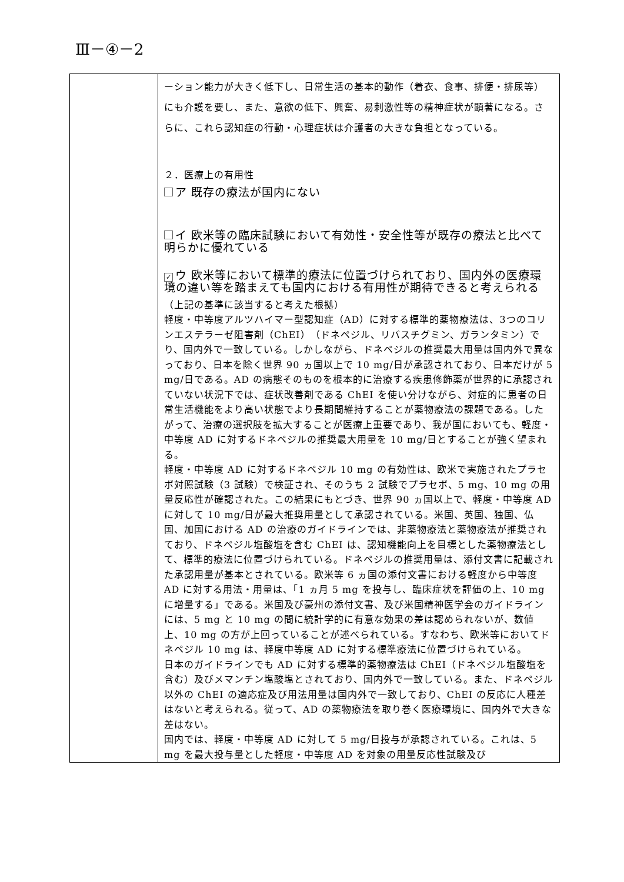Ⅲ－④－2
| | ーション能力が大きく低下し、日常生活の基本的動作（着衣、食事、排便・排尿等）にも介護を要し、また、意欲の低下、興奮、易刺激性等の精神症状が顕著になる。さらに、これら認知症の行動・心理症状は介護者の大きな負担となっている。 ２．医療上の有用性 ア 既存の療法が国内にない イ 欧米等の臨床試験において有効性・安全性等が既存の療法と比べて明らかに優れている ✓ ウ 欧米等において標準的療法に位置づけられており、国内外の医療環境の違い等を踏まえても国内における有用性が期待できると考えられる （上記の基準に該当すると考えた根拠） 軽度・中等度アルツハイマー型認知症（AD）に対する標準的薬物療法は、3つのコリンエステラーゼ阻害剤（ChEI）（ドネペジル、リバスチグミン、ガランタミン）でり、国内外で一致している。しかしながら、ドネペジルの推奨最大用量は国内外で異なっており、日本を除く世界 90 ヵ国以上で 10 mg/日が承認されており、日本だけが 5 mg/日である。AD の病態そのものを根本的に治療する疾患修飾薬が世界的に承認されていない状況下では、症状改善剤である ChEI を使い分けながら、対症的に患者の日常生活機能をより高い状態でより長期間維持することが薬物療法の課題である。したがって、治療の選択肢を拡大することが医療上重要であり、我が国においても、軽度・中等度 AD に対するドネペジルの推奨最大用量を 10 mg/日とすることが強く望まれる。 軽度・中等度 AD に対するドネペジル 10 mg の有効性は、欧米で実施されたプラセボ対照試験（3 試験）で検証され、そのうち 2 試験でプラセボ、5 mg、10 mg の用量反応性が確認された。この結果にもとづき、世界 90 ヵ国以上で、軽度・中等度 AD に対して 10 mg/日が最大推奨用量として承認されている。米国、英国、独国、仏国、加国における AD の治療のガイドラインでは、非薬物療法と薬物療法が推奨されており、ドネペジル塩酸塩を含む ChEI は、認知機能向上を目標とした薬物療法として、標準的療法に位置づけられている。ドネペジルの推奨用量は、添付文書に記載された承認用量が基本とされている。欧米等 6 ヵ国の添付文書における軽度から中等度 AD に対する用法・用量は、「1 ヵ月 5 mg を投与し、臨床症状を評価の上、10 mg に増量する」である。米国及び豪州の添付文書、及び米国精神医学会のガイドラインには、5 mg と 10 mg の間に統計学的に有意な効果の差は認められないが、数値上、10 mg の方が上回っていることが述べられている。すなわち、欧米等においてドネペジル 10 mg は、軽度中等度 AD に対する標準療法に位置づけられている。 日本のガイドラインでも AD に対する標準的薬物療法は ChEI（ドネペジル塩酸塩を含む）及びメマンチン塩酸塩とされており、国内外で一致している。また、ドネペジル以外の ChEI の適応症及び用法用量は国内外で一致しており、ChEI の反応に人種差はないと考えられる。従って、AD の薬物療法を取り巻く医療環境に、国内外で大きな差はない。 国内では、軽度・中等度 AD に対して 5 mg/日投与が承認されている。これは、5 mg を最大投与量とした軽度・中等度 AD を対象の用量反応性試験及び |